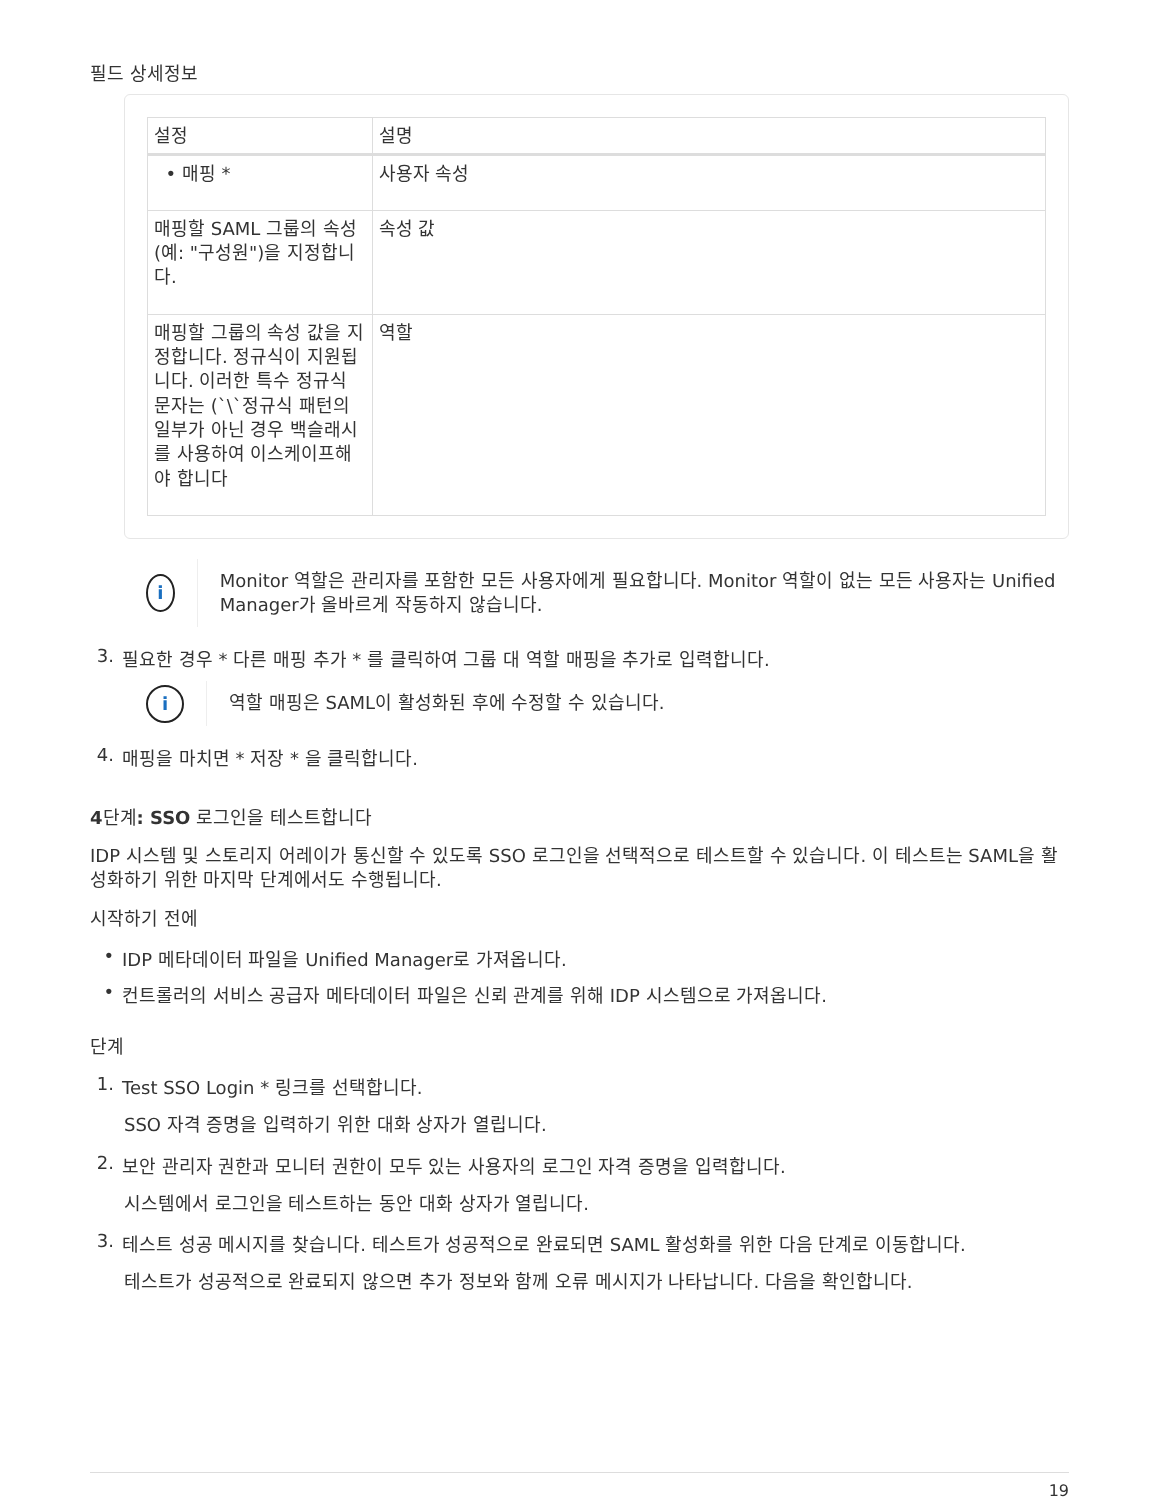필드 상세정보
| 설정 | 설명 |
| --- | --- |
| • 매핑 * | 사용자 속성 |
| 매핑할 SAML 그룹의 속성(예: "구성원")을 지정합니다. | 속성 값 |
| 매핑할 그룹의 속성 값을 지정합니다. 정규식이 지원됩니다. 이러한 특수 정규식 문자는 (`\`정규식 패턴의 일부가 아닌 경우 백슬래시를 사용하여 이스케이프해야 합니다 | 역할 |
i
Monitor 역할은 관리자를 포함한 모든 사용자에게 필요합니다. Monitor 역할이 없는 모든 사용자는 Unified Manager가 올바르게 작동하지 않습니다.
3. 필요한 경우 * 다른 매핑 추가 * 를 클릭하여 그룹 대 역할 매핑을 추가로 입력합니다.
i
역할 매핑은 SAML이 활성화된 후에 수정할 수 있습니다.
4. 매핑을 마치면 * 저장 * 을 클릭합니다.
4단계: SSO 로그인을 테스트합니다
IDP 시스템 및 스토리지 어레이가 통신할 수 있도록 SSO 로그인을 선택적으로 테스트할 수 있습니다. 이 테스트는 SAML을 활성화하기 위한 마지막 단계에서도 수행됩니다.
시작하기 전에
• IDP 메타데이터 파일을 Unified Manager로 가져옵니다.
• 컨트롤러의 서비스 공급자 메타데이터 파일은 신뢰 관계를 위해 IDP 시스템으로 가져옵니다.
단계
1. Test SSO Login * 링크를 선택합니다.
SSO 자격 증명을 입력하기 위한 대화 상자가 열립니다.
2. 보안 관리자 권한과 모니터 권한이 모두 있는 사용자의 로그인 자격 증명을 입력합니다.
시스템에서 로그인을 테스트하는 동안 대화 상자가 열립니다.
3. 테스트 성공 메시지를 찾습니다. 테스트가 성공적으로 완료되면 SAML 활성화를 위한 다음 단계로 이동합니다.
테스트가 성공적으로 완료되지 않으면 추가 정보와 함께 오류 메시지가 나타납니다. 다음을 확인합니다.
19